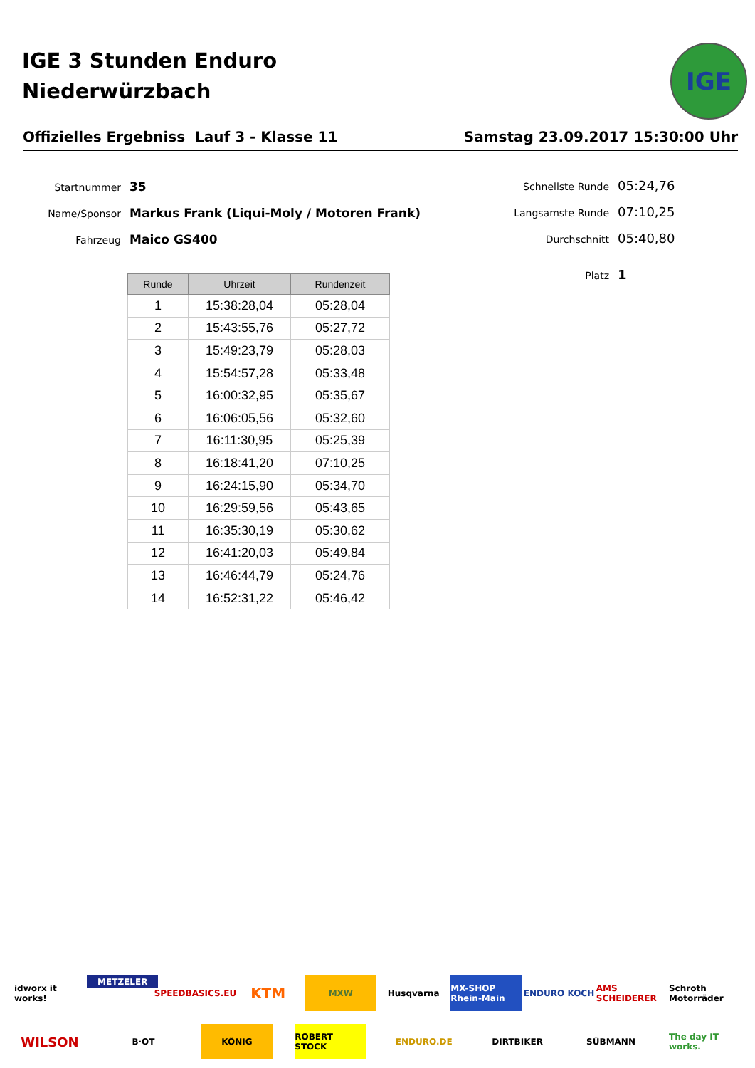IGE 3 Stunden Enduro
Niederwürzbach
IGE
Offizielles Ergebniss Lauf 3 - Klasse 11 Samstag 23.09.2017 15:30:00 Uhr
Startnummer 35
Name/Sponsor Markus Frank (Liqui-Moly / Motoren Frank)
Fahrzeug Maico GS400
Schnellste Runde 05:24,76
Langsamste Runde 07:10,25
Durchschnitt 05:40,80
Platz 1
| Runde | Uhrzeit | Rundenzeit |
| --- | --- | --- |
| 1 | 15:38:28,04 | 05:28,04 |
| 2 | 15:43:55,76 | 05:27,72 |
| 3 | 15:49:23,79 | 05:28,03 |
| 4 | 15:54:57,28 | 05:33,48 |
| 5 | 16:00:32,95 | 05:35,67 |
| 6 | 16:06:05,56 | 05:32,60 |
| 7 | 16:11:30,95 | 05:25,39 |
| 8 | 16:18:41,20 | 07:10,25 |
| 9 | 16:24:15,90 | 05:34,70 |
| 10 | 16:29:59,56 | 05:43,65 |
| 11 | 16:35:30,19 | 05:30,62 |
| 12 | 16:41:20,03 | 05:49,84 |
| 13 | 16:46:44,79 | 05:24,76 |
| 14 | 16:52:31,22 | 05:46,42 |
idworx it works! METZELER SPEEDBASICS.EU KTM MXW Husqvarna MX-SHOP Rhein-Main ENDURO KOCH AMS SCHEIDERER Schroth Motorräder WILSON B·OT KÖNIG ROBERT STOCK ENDURO.DE DIRTBIKER SÜBMANN The day IT works.